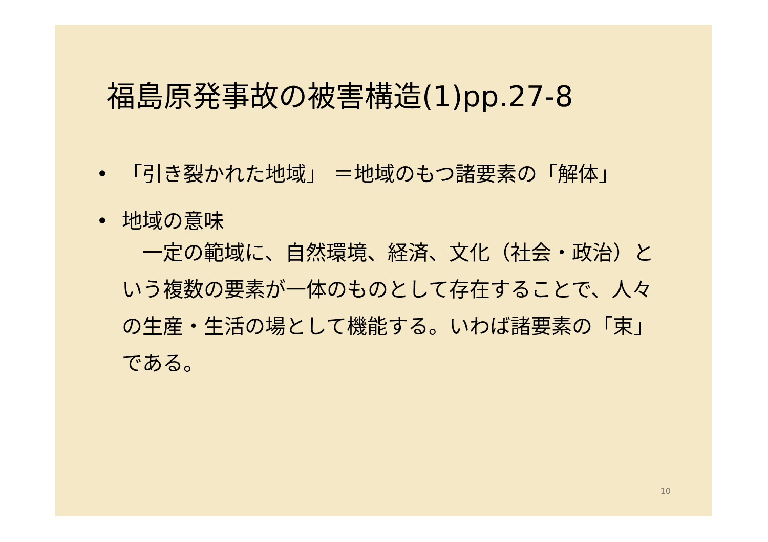福島原発事故の被害構造(1)pp.27-8
• 「引き裂かれた地域」 ＝地域のもつ諸要素の「解体」
• 地域の意味
　一定の範域に、自然環境、経済、文化（社会・政治）という複数の要素が一体のものとして存在することで、人々の生産・生活の場として機能する。いわば諸要素の「束」である。
10